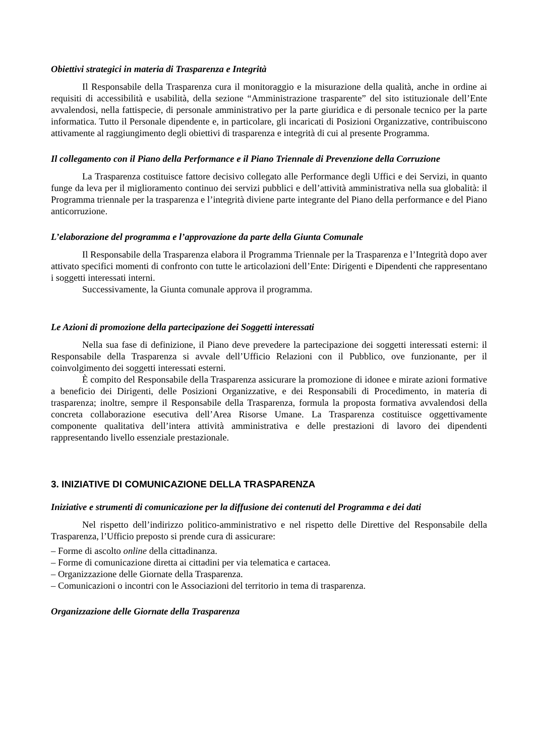Obiettivi strategici in materia di Trasparenza e Integrità
Il Responsabile della Trasparenza cura il monitoraggio e la misurazione della qualità, anche in ordine ai requisiti di accessibilità e usabilità, della sezione “Amministrazione trasparente” del sito istituzionale dell’Ente avvalendosi, nella fattispecie, di personale amministrativo per la parte giuridica e di personale tecnico per la parte informatica. Tutto il Personale dipendente e, in particolare, gli incaricati di Posizioni Organizzative, contribuiscono attivamente al raggiungimento degli obiettivi di trasparenza e integrità di cui al presente Programma.
Il collegamento con il Piano della Performance e il Piano Triennale di Prevenzione della Corruzione
La Trasparenza costituisce fattore decisivo collegato alle Performance degli Uffici e dei Servizi, in quanto funge da leva per il miglioramento continuo dei servizi pubblici e dell’attività amministrativa nella sua globalità: il Programma triennale per la trasparenza e l’integrità diviene parte integrante del Piano della performance e del Piano anticorruzione.
L’elaborazione del programma e l’approvazione da parte della Giunta Comunale
Il Responsabile della Trasparenza elabora il Programma Triennale per la Trasparenza e l’Integrità dopo aver attivato specifici momenti di confronto con tutte le articolazioni dell’Ente: Dirigenti e Dipendenti che rappresentano i soggetti interessati interni.
Successivamente, la Giunta comunale approva il programma.
Le Azioni di promozione della partecipazione dei Soggetti interessati
Nella sua fase di definizione, il Piano deve prevedere la partecipazione dei soggetti interessati esterni: il Responsabile della Trasparenza si avvale dell’Ufficio Relazioni con il Pubblico, ove funzionante, per il coinvolgimento dei soggetti interessati esterni.
È compito del Responsabile della Trasparenza assicurare la promozione di idonee e mirate azioni formative a beneficio dei Dirigenti, delle Posizioni Organizzative, e dei Responsabili di Procedimento, in materia di trasparenza; inoltre, sempre il Responsabile della Trasparenza, formula la proposta formativa avvalendosi della concreta collaborazione esecutiva dell’Area Risorse Umane. La Trasparenza costituisce oggettivamente componente qualitativa dell’intera attività amministrativa e delle prestazioni di lavoro dei dipendenti rappresentando livello essenziale prestazionale.
3. INIZIATIVE DI COMUNICAZIONE DELLA TRASPARENZA
Iniziative e strumenti di comunicazione per la diffusione dei contenuti del Programma e dei dati
Nel rispetto dell’indirizzo politico-amministrativo e nel rispetto delle Direttive del Responsabile della Trasparenza, l’Ufficio preposto si prende cura di assicurare:
– Forme di ascolto online della cittadinanza.
– Forme di comunicazione diretta ai cittadini per via telematica e cartacea.
– Organizzazione delle Giornate della Trasparenza.
– Comunicazioni o incontri con le Associazioni del territorio in tema di trasparenza.
Organizzazione delle Giornate della Trasparenza